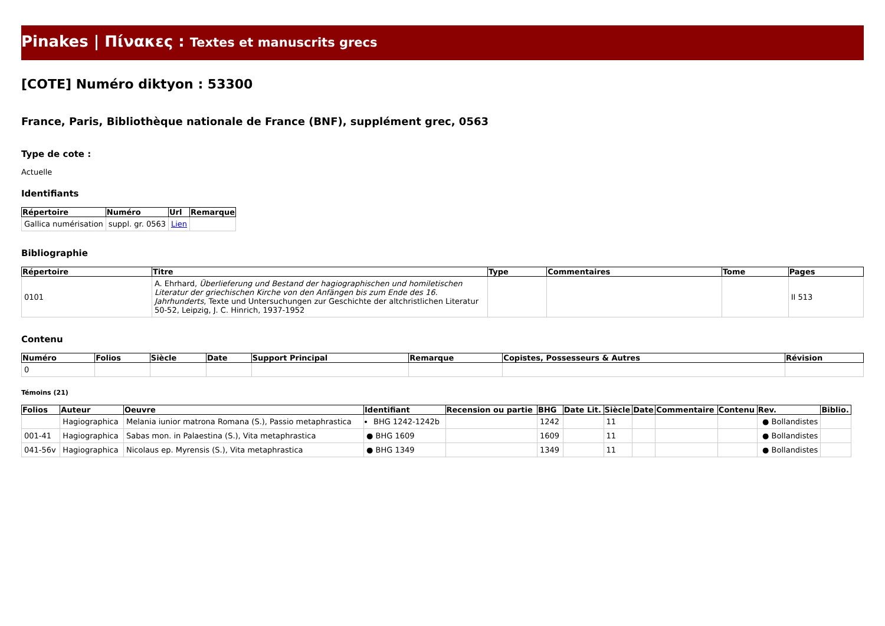Pinakes | Πίνακες : Textes et manuscrits grecs
[COTE] Numéro diktyon : 53300
France, Paris, Bibliothèque nationale de France (BNF), supplément grec, 0563
Type de cote :
Actuelle
Identifiants
| Répertoire | Numéro | Url | Remarque |
| --- | --- | --- | --- |
| Gallica numérisation | suppl. gr. 0563 | Lien | |
Bibliographie
| Répertoire | Titre | Type | Commentaires | Tome | Pages |
| --- | --- | --- | --- | --- | --- |
| 0101 | A. Ehrhard, Überlieferung und Bestand der hagiographischen und homiletischen Literatur der griechischen Kirche von den Anfängen bis zum Ende des 16. Jahrhunderts , Texte und Untersuchungen zur Geschichte der altchristlichen Literatur 50-52, Leipzig, J. C. Hinrich, 1937-1952 | | | | II 513 |
Contenu
| Numéro | Folios | Siècle | Date | Support Principal | Remarque | Copistes, Possesseurs & Autres | Révision |
| --- | --- | --- | --- | --- | --- | --- | --- |
| 0 | | | | | | | |
Témoins (21)
| Folios | Auteur | Oeuvre | Identifiant | Recension ou partie | BHG | Date Lit. | Siècle | Date | Commentaire | Contenu | Rev. | Biblio. |
| --- | --- | --- | --- | --- | --- | --- | --- | --- | --- | --- | --- | --- |
| | Hagiographica | Melania iunior matrona Romana (S.), Passio metaphrastica | BHG 1242-1242b | | 1242 | | 11 | | | | ● Bollandistes | |
| 001-41 | Hagiographica | Sabas mon. in Palaestina (S.), Vita metaphrastica | ● BHG 1609 | | 1609 | | 11 | | | | ● Bollandistes | |
| 041-56v | Hagiographica | Nicolaus ep. Myrensis (S.), Vita metaphrastica | ● BHG 1349 | | 1349 | | 11 | | | | ● Bollandistes | |